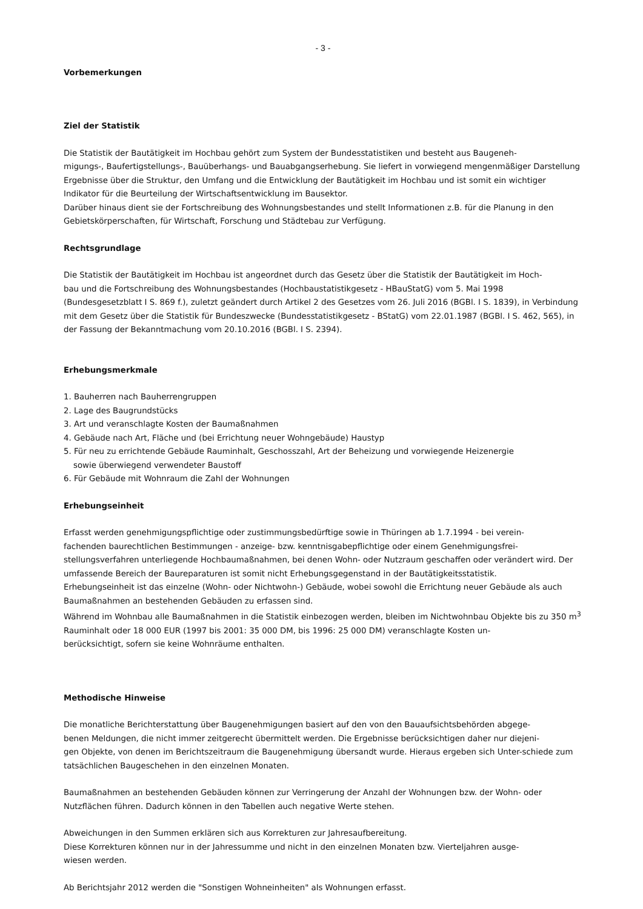- 3 -
Vorbemerkungen
Ziel der Statistik
Die Statistik der Bautätigkeit im Hochbau gehört zum System der Bundesstatistiken und besteht aus Baugeneh-
migungs-, Baufertigstellungs-, Bauüberhangs- und Bauabgangserhebung. Sie liefert in vorwiegend mengenmäßiger Darstellung Ergebnisse über die Struktur, den Umfang und die Entwicklung der Bautätigkeit im Hochbau und ist somit ein wichtiger Indikator für die Beurteilung der Wirtschaftsentwicklung im Bausektor.
Darüber hinaus dient sie der Fortschreibung des Wohnungsbestandes und stellt Informationen z.B. für die Planung in den Gebietskörperschaften, für Wirtschaft, Forschung und Städtebau zur Verfügung.
Rechtsgrundlage
Die Statistik der Bautätigkeit im Hochbau ist angeordnet durch das Gesetz über die Statistik der Bautätigkeit im Hoch-
bau und die Fortschreibung des Wohnungsbestandes (Hochbaustatistikgesetz - HBauStatG) vom 5. Mai 1998 (Bundesgesetzblatt I S. 869 f.), zuletzt geändert durch Artikel 2 des Gesetzes vom 26. Juli 2016 (BGBl. I S. 1839), in Verbindung mit dem Gesetz über die Statistik für Bundeszwecke (Bundesstatistikgesetz - BStatG) vom 22.01.1987 (BGBl. I S. 462, 565), in der Fassung der Bekanntmachung vom 20.10.2016 (BGBl. I S. 2394).
Erhebungsmerkmale
1. Bauherren nach Bauherrengruppen
2. Lage des Baugrundstücks
3. Art und veranschlagte Kosten der Baumaßnahmen
4. Gebäude nach Art, Fläche und (bei Errichtung neuer Wohngebäude) Haustyp
5. Für neu zu errichtende Gebäude Rauminhalt, Geschosszahl, Art der Beheizung und vorwiegende Heizenergie
sowie überwiegend verwendeter Baustoff
6. Für Gebäude mit Wohnraum die Zahl der Wohnungen
Erhebungseinheit
Erfasst werden genehmigungspflichtige oder zustimmungsbedürftige sowie in Thüringen ab 1.7.1994 - bei verein-
fachenden baurechtlichen Bestimmungen - anzeige- bzw. kenntnisgabepflichtige oder einem Genehmigungsfrei-
stellungsverfahren unterliegende Hochbaumaßnahmen, bei denen Wohn- oder Nutzraum geschaffen oder verändert wird. Der umfassende Bereich der Baureparaturen ist somit nicht Erhebungsgegenstand in der Bautätigkeitsstatistik.
Erhebungseinheit ist das einzelne (Wohn- oder Nichtwohn-) Gebäude, wobei sowohl die Errichtung neuer Gebäude als auch Baumaßnahmen an bestehenden Gebäuden zu erfassen sind.
Während im Wohnbau alle Baumaßnahmen in die Statistik einbezogen werden, bleiben im Nichtwohnbau Objekte bis zu 350 m<sup>3</sup> Rauminhalt oder 18 000 EUR (1997 bis 2001: 35 000 DM, bis 1996: 25 000 DM) veranschlagte Kosten un-
berücksichtigt, sofern sie keine Wohnräume enthalten.
Methodische Hinweise
Die monatliche Berichterstattung über Baugenehmigungen basiert auf den von den Bauaufsichtsbehörden abgege-
benen Meldungen, die nicht immer zeitgerecht übermittelt werden. Die Ergebnisse berücksichtigen daher nur diejeni-
gen Objekte, von denen im Berichtszeitraum die Baugenehmigung übersandt wurde. Hieraus ergeben sich Unter-schiede zum tatsächlichen Baugeschehen in den einzelnen Monaten.
Baumaßnahmen an bestehenden Gebäuden können zur Verringerung der Anzahl der Wohnungen bzw. der Wohn- oder Nutzflächen führen. Dadurch können in den Tabellen auch negative Werte stehen.
Abweichungen in den Summen erklären sich aus Korrekturen zur Jahresaufbereitung.
Diese Korrekturen können nur in der Jahressumme und nicht in den einzelnen Monaten bzw. Vierteljahren ausge-
wiesen werden.
Ab Berichtsjahr 2012 werden die "Sonstigen Wohneinheiten" als Wohnungen erfasst.